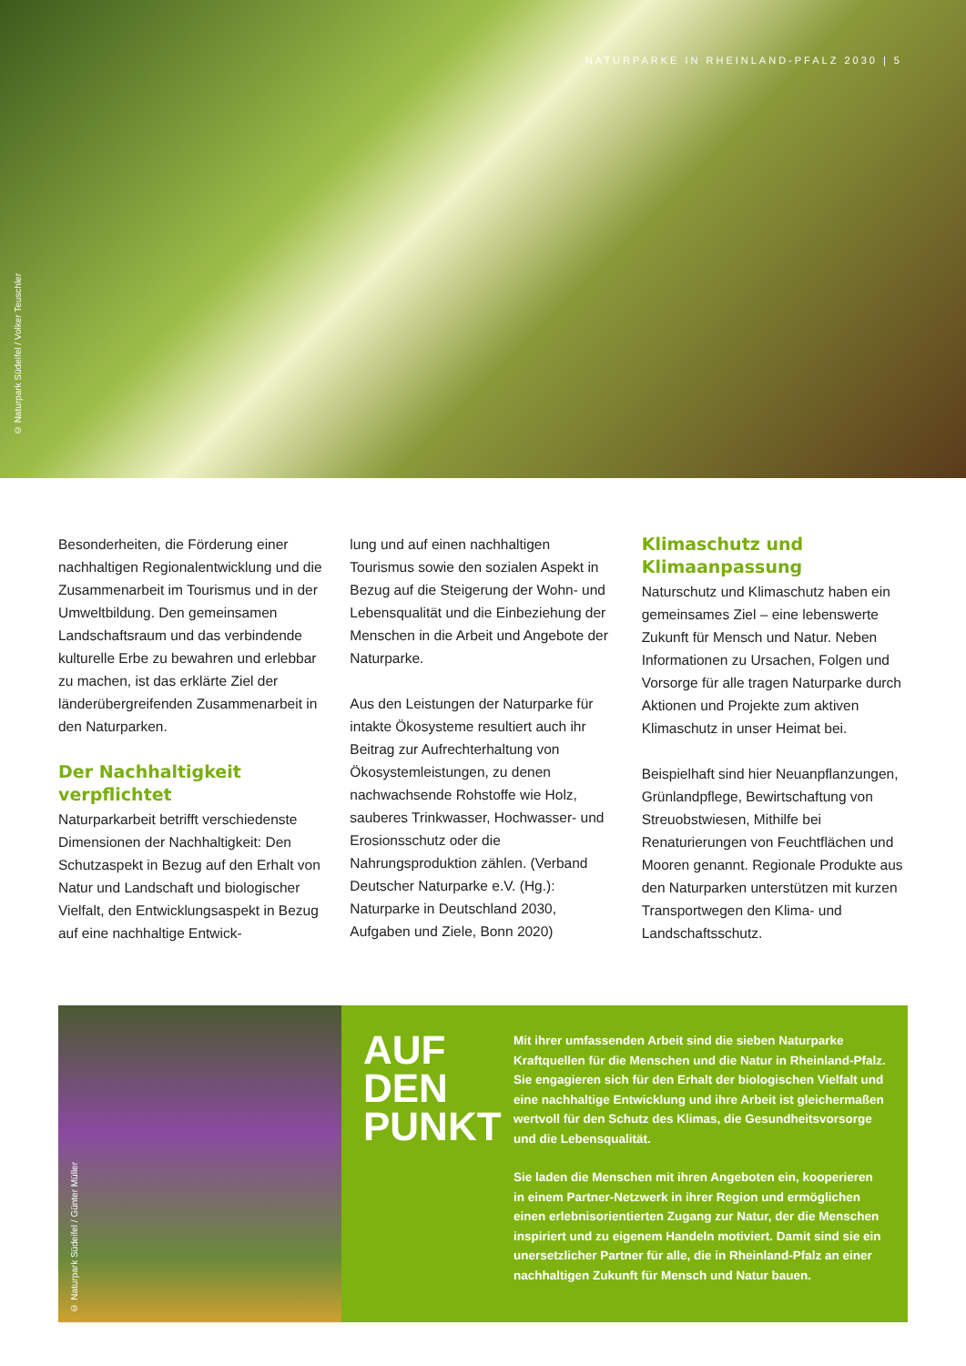NATURPARKE IN RHEINLAND-PFALZ 2030 | 5
© Naturpark Südeifel / Volker Teuschler
Besonderheiten, die Förderung einer nachhaltigen Regionalentwicklung und die Zusammenarbeit im Tourismus und in der Umweltbildung. Den gemeinsamen Landschaftsraum und das verbindende kulturelle Erbe zu bewahren und erlebbar zu machen, ist das erklärte Ziel der länderübergreifenden Zusammenarbeit in den Naturparken.
Der Nachhaltigkeit verpflichtet
Naturparkarbeit betrifft verschiedenste Dimensionen der Nachhaltigkeit: Den Schutzaspekt in Bezug auf den Erhalt von Natur und Landschaft und biologischer Vielfalt, den Entwicklungsaspekt in Bezug auf eine nachhaltige Entwick-
lung und auf einen nachhaltigen Tourismus sowie den sozialen Aspekt in Bezug auf die Steigerung der Wohn- und Lebensqualität und die Einbeziehung der Menschen in die Arbeit und Angebote der Naturparke.
Aus den Leistungen der Naturparke für intakte Ökosysteme resultiert auch ihr Beitrag zur Aufrechterhaltung von Ökosystemleistungen, zu denen nachwachsende Rohstoffe wie Holz, sauberes Trinkwasser, Hochwasser- und Erosionsschutz oder die Nahrungsproduktion zählen. (Verband Deutscher Naturparke e.V. (Hg.): Naturparke in Deutschland 2030, Aufgaben und Ziele, Bonn 2020)
Klimaschutz und Klimaanpassung
Naturschutz und Klimaschutz haben ein gemeinsames Ziel – eine lebenswerte Zukunft für Mensch und Natur. Neben Informationen zu Ursachen, Folgen und Vorsorge für alle tragen Naturparke durch Aktionen und Projekte zum aktiven Klimaschutz in unser Heimat bei.
Beispielhaft sind hier Neuanpflanzungen, Grünlandpflege, Bewirtschaftung von Streuobstwiesen, Mithilfe bei Renaturierungen von Feuchtflächen und Mooren genannt. Regionale Produkte aus den Naturparken unterstützen mit kurzen Transportwegen den Klima- und Landschaftsschutz.
© Naturpark Südeifel / Günter Müller
AUF
DEN
PUNKT
Mit ihrer umfassenden Arbeit sind die sieben Naturparke Kraftquellen für die Menschen und die Natur in Rheinland-Pfalz. Sie engagieren sich für den Erhalt der biologischen Vielfalt und eine nachhaltige Entwicklung und ihre Arbeit ist gleichermaßen wertvoll für den Schutz des Klimas, die Gesundheitsvorsorge und die Lebensqualität.
Sie laden die Menschen mit ihren Angeboten ein, kooperieren in einem Partner-Netzwerk in ihrer Region und ermöglichen einen erlebnisorientierten Zugang zur Natur, der die Menschen inspiriert und zu eigenem Handeln motiviert. Damit sind sie ein unersetzlicher Partner für alle, die in Rheinland-Pfalz an einer nachhaltigen Zukunft für Mensch und Natur bauen.